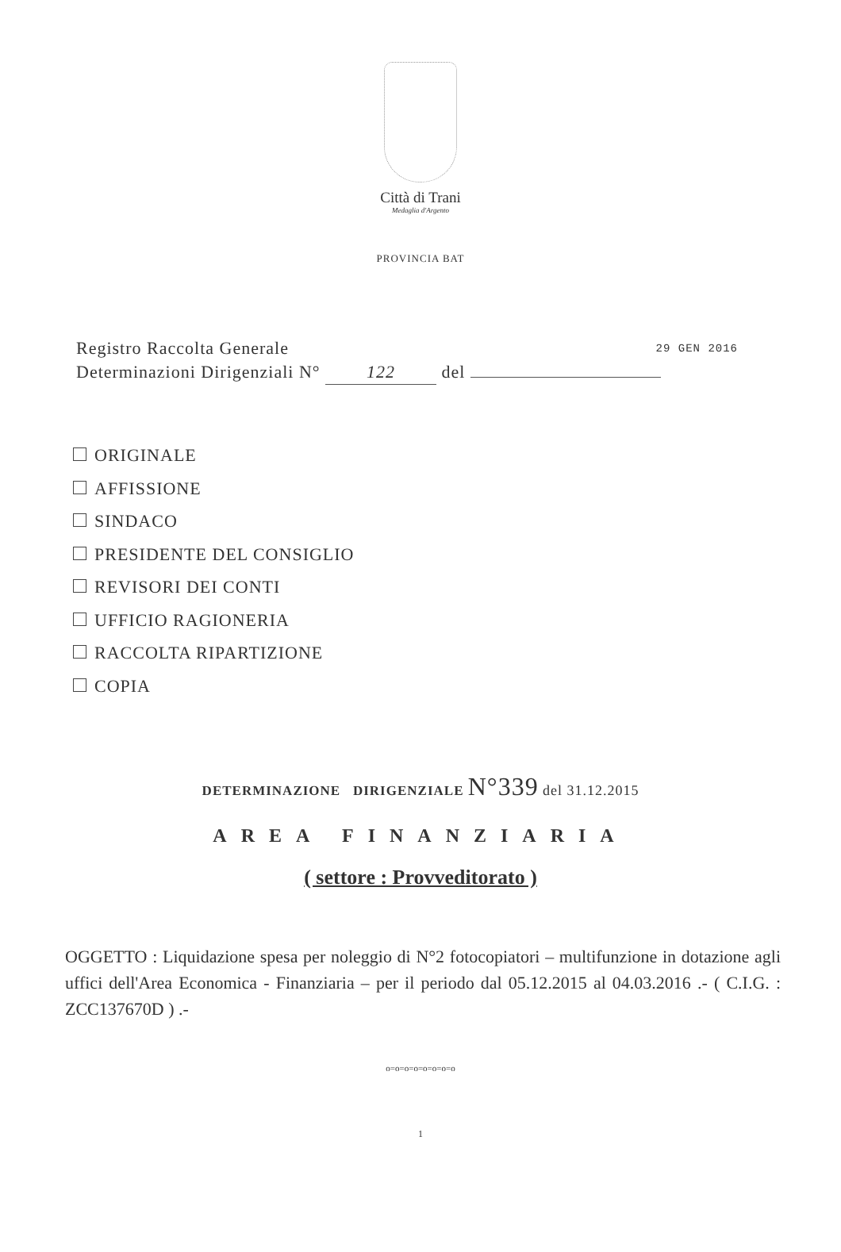Città di Trani
Medaglia d'Argento
PROVINCIA BAT
29 GEN 2016 Registro Raccolta Generale
Determinazioni Dirigenziali N° 122 del
ORIGINALE
AFFISSIONE
SINDACO
PRESIDENTE DEL CONSIGLIO
REVISORI DEI CONTI
UFFICIO RAGIONERIA
RACCOLTA RIPARTIZIONE
COPIA
DETERMINAZIONE DIRIGENZIALE N°339 del 31.12.2015
AREA FINANZIARIA
( settore : Provveditorato )
OGGETTO : Liquidazione spesa per noleggio di N°2 fotocopiatori – multifunzione in dotazione agli uffici dell'Area Economica - Finanziaria – per il periodo dal 05.12.2015 al 04.03.2016 .- ( C.I.G. : ZCC137670D ) .-
o=o=o=o=o=o=o=o
1